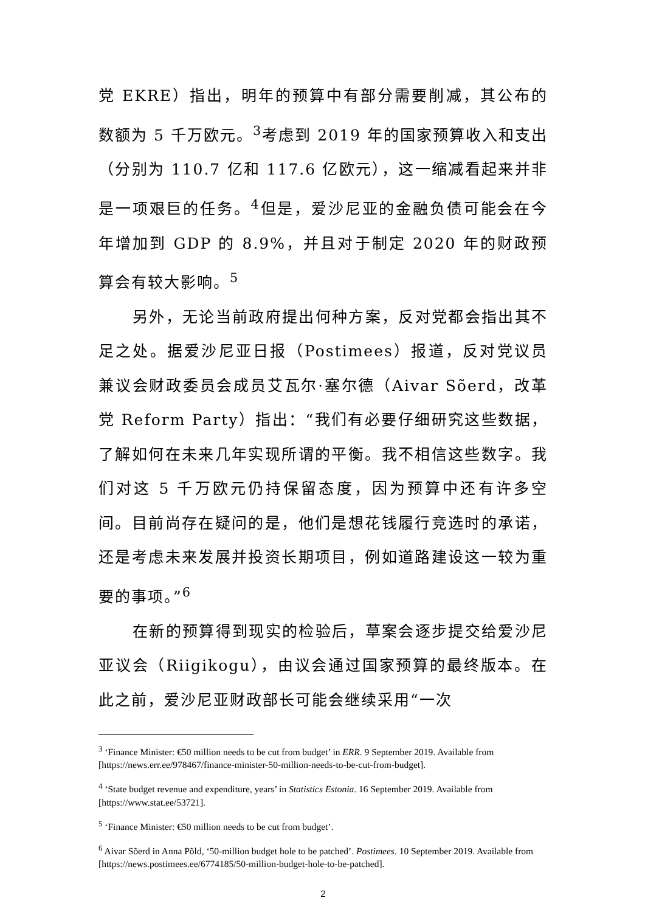党 EKRE）指出，明年的预算中有部分需要削减，其公布的数额为 5 千万欧元。<sup>3</sup>考虑到 2019 年的国家预算收入和支出（分别为 110.7 亿和 117.6 亿欧元），这一缩减看起来并非是一项艰巨的任务。<sup>4</sup>但是，爱沙尼亚的金融负债可能会在今年增加到 GDP 的 8.9%，并且对于制定 2020 年的财政预算会有较大影响。<sup>5</sup>
另外，无论当前政府提出何种方案，反对党都会指出其不足之处。据爱沙尼亚日报（Postimees）报道，反对党议员兼议会财政委员会成员艾瓦尔·塞尔德（Aivar Sõerd，改革党 Reform Party）指出：“我们有必要仔细研究这些数据，了解如何在未来几年实现所谓的平衡。我不相信这些数字。我们对这 5 千万欧元仍持保留态度，因为预算中还有许多空间。目前尚存在疑问的是，他们是想花钱履行竞选时的承诺，还是考虑未来发展并投资长期项目，例如道路建设这一较为重要的事项。”<sup>6</sup>
在新的预算得到现实的检验后，草案会逐步提交给爱沙尼亚议会（Riigikogu），由议会通过国家预算的最终版本。在此之前，爱沙尼亚财政部长可能会继续采用“一次
<sup>3</sup> ‘Finance Minister: €50 million needs to be cut from budget’ in ERR. 9 September 2019. Available from [https://news.err.ee/978467/finance-minister-50-million-needs-to-be-cut-from-budget].
<sup>4</sup> ‘State budget revenue and expenditure, years’ in Statistics Estonia. 16 September 2019. Available from [https://www.stat.ee/53721].
<sup>5</sup> ‘Finance Minister: €50 million needs to be cut from budget’.
<sup>6</sup> Aivar Sõerd in Anna Põld, ‘50-million budget hole to be patched’. Postimees. 10 September 2019. Available from [https://news.postimees.ee/6774185/50-million-budget-hole-to-be-patched].
2